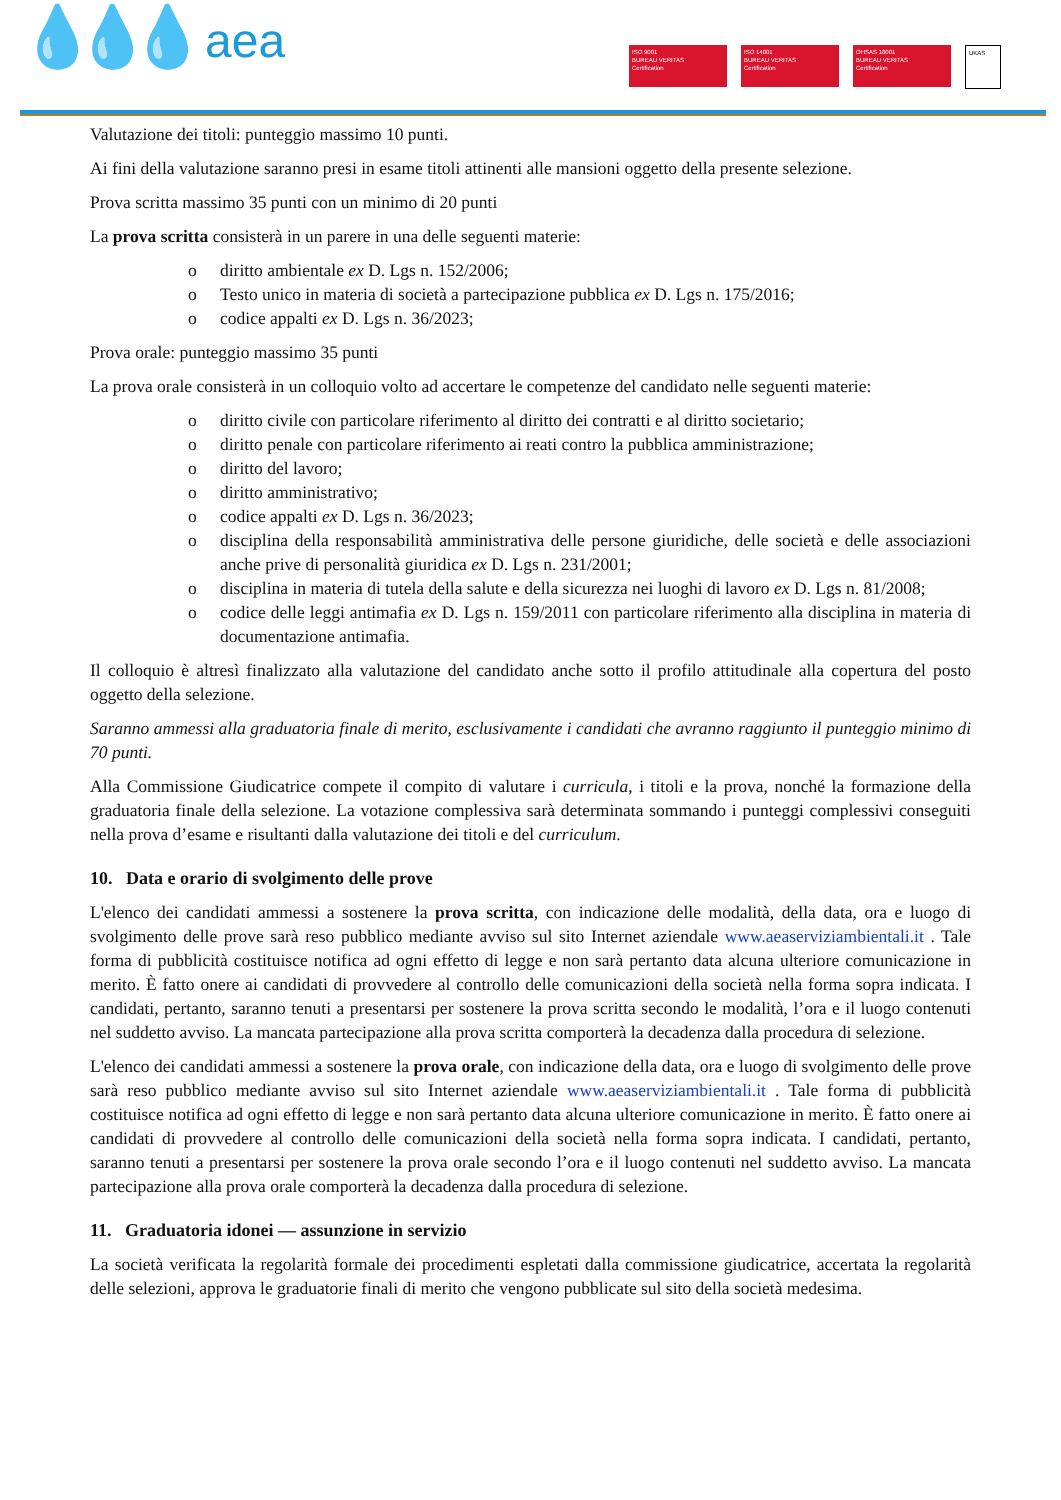💧💧💧 aea
ISO 9001
BUREAU VERITAS
Certification
ISO 14001
BUREAU VERITAS
Certification
OHSAS 18001
BUREAU VERITAS
Certification
UKAS
Valutazione dei titoli: punteggio massimo 10 punti.
Ai fini della valutazione saranno presi in esame titoli attinenti alle mansioni oggetto della presente selezione.
Prova scritta massimo 35 punti con un minimo di 20 punti
La prova scritta consisterà in un parere in una delle seguenti materie:
o diritto ambientale ex D. Lgs n. 152/2006;
o Testo unico in materia di società a partecipazione pubblica ex D. Lgs n. 175/2016;
o codice appalti ex D. Lgs n. 36/2023;
Prova orale: punteggio massimo 35 punti
La prova orale consisterà in un colloquio volto ad accertare le competenze del candidato nelle seguenti materie:
o diritto civile con particolare riferimento al diritto dei contratti e al diritto societario;
o diritto penale con particolare riferimento ai reati contro la pubblica amministrazione;
o diritto del lavoro;
o diritto amministrativo;
o codice appalti ex D. Lgs n. 36/2023;
o disciplina della responsabilità amministrativa delle persone giuridiche, delle società e delle associazioni anche prive di personalità giuridica ex D. Lgs n. 231/2001;
o disciplina in materia di tutela della salute e della sicurezza nei luoghi di lavoro ex D. Lgs n. 81/2008;
o codice delle leggi antimafia ex D. Lgs n. 159/2011 con particolare riferimento alla disciplina in materia di documentazione antimafia.
Il colloquio è altresì finalizzato alla valutazione del candidato anche sotto il profilo attitudinale alla copertura del posto oggetto della selezione.
Saranno ammessi alla graduatoria finale di merito, esclusivamente i candidati che avranno raggiunto il punteggio minimo di 70 punti.
Alla Commissione Giudicatrice compete il compito di valutare i curricula, i titoli e la prova, nonché la formazione della graduatoria finale della selezione. La votazione complessiva sarà determinata sommando i punteggi complessivi conseguiti nella prova d’esame e risultanti dalla valutazione dei titoli e del curriculum.
10. Data e orario di svolgimento delle prove
L'elenco dei candidati ammessi a sostenere la prova scritta, con indicazione delle modalità, della data, ora e luogo di svolgimento delle prove sarà reso pubblico mediante avviso sul sito Internet aziendale www.aeaserviziambientali.it . Tale forma di pubblicità costituisce notifica ad ogni effetto di legge e non sarà pertanto data alcuna ulteriore comunicazione in merito. È fatto onere ai candidati di provvedere al controllo delle comunicazioni della società nella forma sopra indicata. I candidati, pertanto, saranno tenuti a presentarsi per sostenere la prova scritta secondo le modalità, l’ora e il luogo contenuti nel suddetto avviso. La mancata partecipazione alla prova scritta comporterà la decadenza dalla procedura di selezione.
L'elenco dei candidati ammessi a sostenere la prova orale, con indicazione della data, ora e luogo di svolgimento delle prove sarà reso pubblico mediante avviso sul sito Internet aziendale www.aeaserviziambientali.it . Tale forma di pubblicità costituisce notifica ad ogni effetto di legge e non sarà pertanto data alcuna ulteriore comunicazione in merito. È fatto onere ai candidati di provvedere al controllo delle comunicazioni della società nella forma sopra indicata. I candidati, pertanto, saranno tenuti a presentarsi per sostenere la prova orale secondo l’ora e il luogo contenuti nel suddetto avviso. La mancata partecipazione alla prova orale comporterà la decadenza dalla procedura di selezione.
11. Graduatoria idonei — assunzione in servizio
La società verificata la regolarità formale dei procedimenti espletati dalla commissione giudicatrice, accertata la regolarità delle selezioni, approva le graduatorie finali di merito che vengono pubblicate sul sito della società medesima.